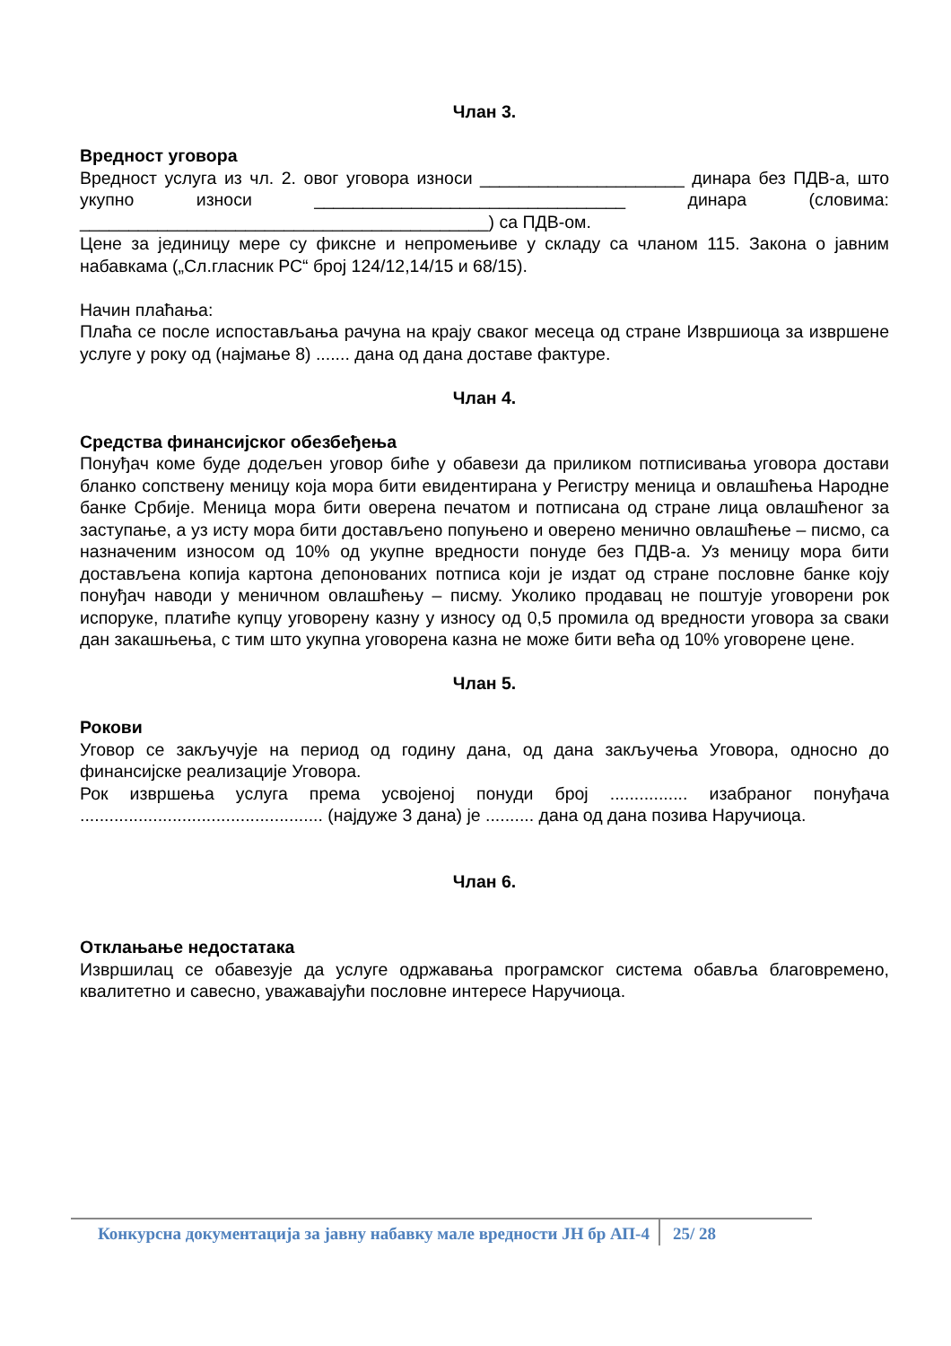Члан 3.
Вредност уговора
Вредност услуга из чл. 2. овог уговора износи _____________________ динара без ПДВ-а, што укупно износи ________________________________ динара (словима: __________________________________________) са ПДВ-ом.
Цене за јединицу мере су фиксне и непромењиве у складу са чланом 115. Закона о јавним набавкама („Сл.гласник РС“ број 124/12,14/15 и 68/15).
Начин плаћања:
Плаћа се после испостављања рачуна на крају сваког месеца од стране Извршиоца за извршене услуге у року од (најмање 8) ....... дана од дана доставе фактуре.
Члан 4.
Средства финансијског обезбеђења
Понуђач коме буде додељен уговор биће у обавези да приликом потписивања уговора достави бланко сопствену меницу која мора бити евидентирана у Регистру меница и овлашћења Народне банке Србије. Меница мора бити оверена печатом и потписана од стране лица овлашћеног за заступање, а уз исту мора бити достављено попуњено и оверено менично овлашћење – писмо, са назначеним износом од 10% од укупне вредности понуде без ПДВ-а. Уз меницу мора бити достављена копија картона депонованих потписа који је издат од стране пословне банке коју понуђач наводи у меничном овлашћењу – писму. Уколико продавац не поштује уговорени рок испоруке, платиће купцу уговорену казну у износу од 0,5 промила од вредности уговора за сваки дан закашњења, с тим што укупна уговорена казна не може бити већа од 10% уговорене цене.
Члан 5.
Рокови
Уговор се закључује на период од годину дана, од дана закључења Уговора, односно до финансијске реализације Уговора.
Рок извршења услуга према усвојеној понуди број ................ изабраног понуђача .................................................. (најдуже 3 дана) је .......... дана од дана позива Наручиоца.
Члан 6.
Отклањање недостатака
Извршилац се обавезује да услуге одржавања програмског система обавља благовремено, квалитетно и савесно, уважавајући пословне интересе Наручиоца.
Конкурсна документација за јавну набавку мале вредности ЈН бр АП-4 25/ 28